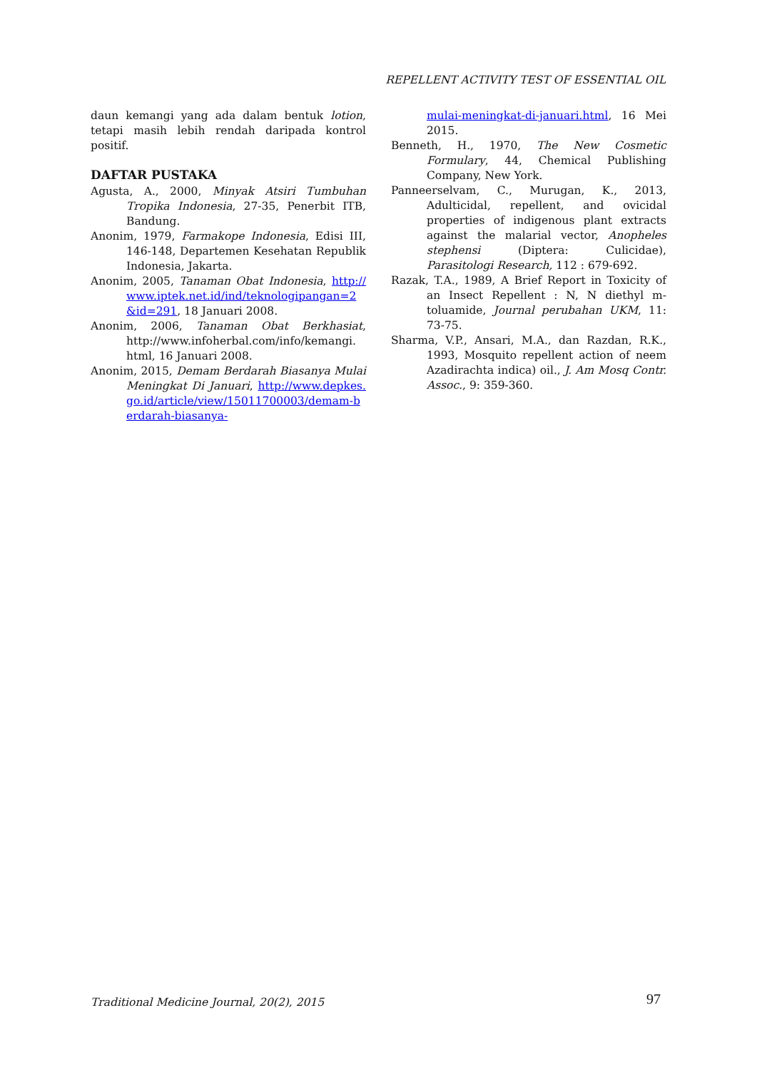REPELLENT ACTIVITY TEST OF ESSENTIAL OIL
daun kemangi yang ada dalam bentuk lotion, tetapi masih lebih rendah daripada kontrol positif.
DAFTAR PUSTAKA
Agusta, A., 2000, Minyak Atsiri Tumbuhan Tropika Indonesia, 27-35, Penerbit ITB, Bandung.
Anonim, 1979, Farmakope Indonesia, Edisi III, 146-148, Departemen Kesehatan Republik Indonesia, Jakarta.
Anonim, 2005, Tanaman Obat Indonesia, http://www.iptek.net.id/ind/teknologipangan=2&id=291, 18 Januari 2008.
Anonim, 2006, Tanaman Obat Berkhasiat, http://www.infoherbal.com/info/kemangi. html, 16 Januari 2008.
Anonim, 2015, Demam Berdarah Biasanya Mulai Meningkat Di Januari, http://www.depkes.go.id/article/view/15011700003/demam-berdarah-biasanya-
mulai-meningkat-di-januari.html, 16 Mei 2015.
Benneth, H., 1970, The New Cosmetic Formulary, 44, Chemical Publishing Company, New York.
Panneerselvam, C., Murugan, K., 2013, Adulticidal, repellent, and ovicidal properties of indigenous plant extracts against the malarial vector, Anopheles stephensi (Diptera: Culicidae), Parasitologi Research, 112 : 679-692.
Razak, T.A., 1989, A Brief Report in Toxicity of an Insect Repellent : N, N diethyl m-toluamide, Journal perubahan UKM, 11: 73-75.
Sharma, V.P., Ansari, M.A., dan Razdan, R.K., 1993, Mosquito repellent action of neem Azadirachta indica) oil., J. Am Mosq Contr. Assoc., 9: 359-360.
Traditional Medicine Journal, 20(2), 2015
97